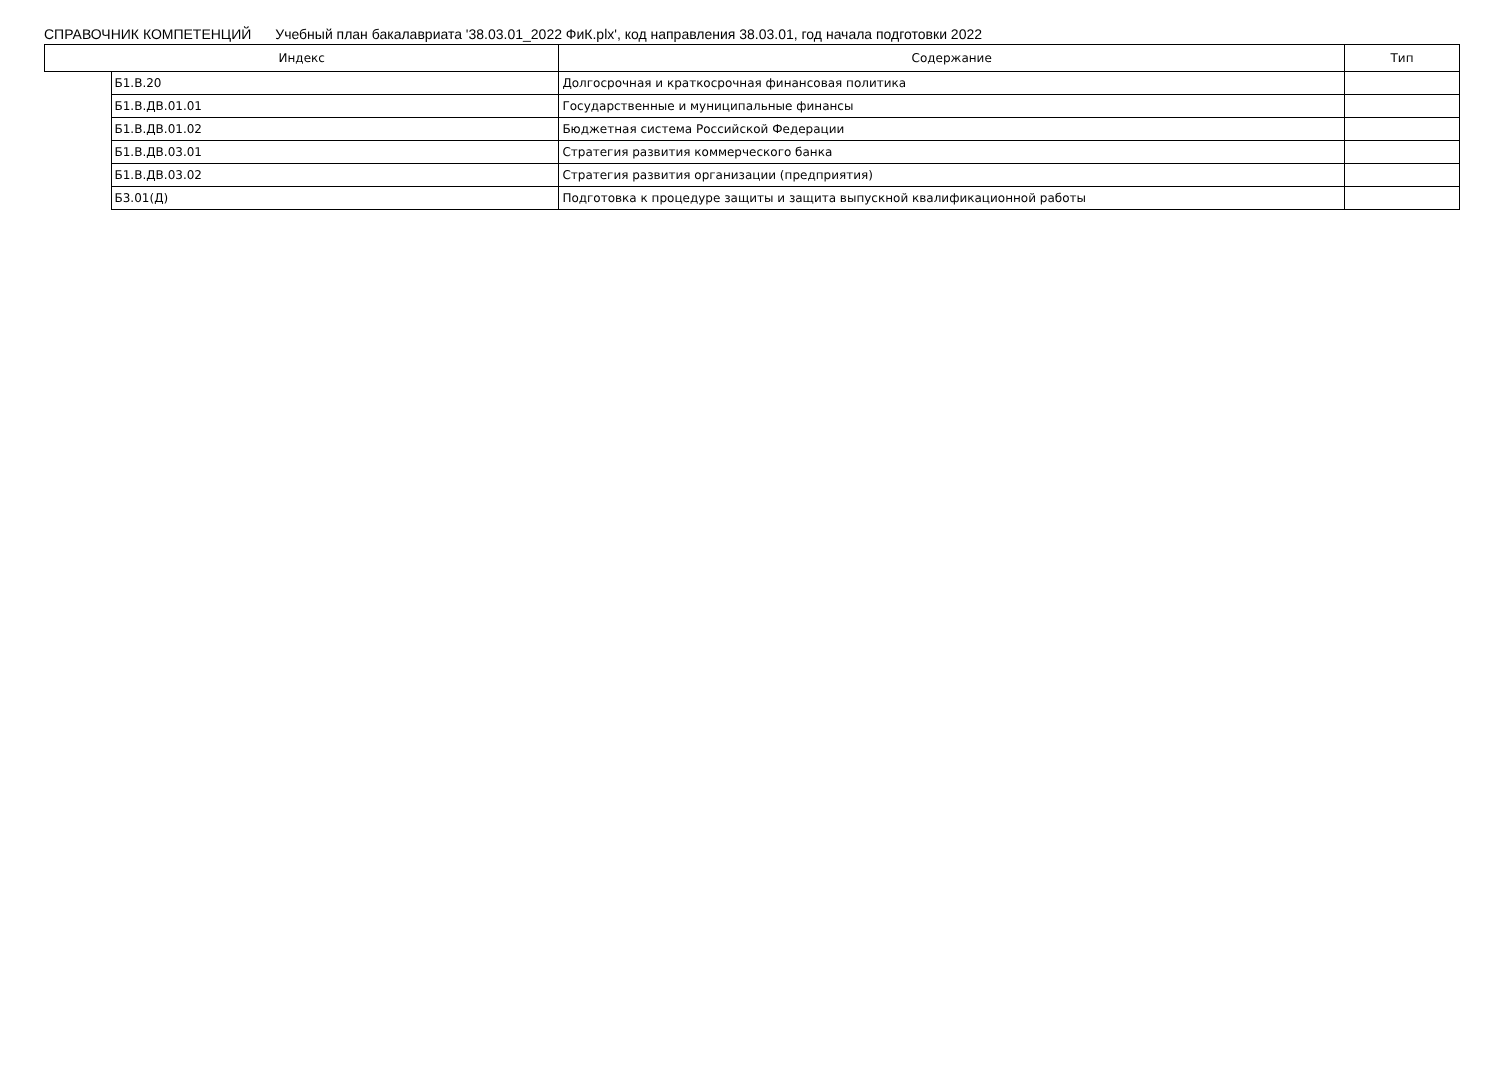СПРАВОЧНИК КОМПЕТЕНЦИЙ Учебный план бакалавриата '38.03.01_2022 ФиК.plx', код направления 38.03.01, год начала подготовки 2022
| Индекс | | Содержание | Тип |
| --- | --- | --- | --- |
| | Б1.В.20 | Долгосрочная и краткосрочная финансовая политика | |
| | Б1.В.ДВ.01.01 | Государственные и муниципальные финансы | |
| | Б1.В.ДВ.01.02 | Бюджетная система Российской Федерации | |
| | Б1.В.ДВ.03.01 | Стратегия развития коммерческого банка | |
| | Б1.В.ДВ.03.02 | Стратегия развития организации (предприятия) | |
| | Б3.01(Д) | Подготовка к процедуре защиты и защита выпускной квалификационной работы | |